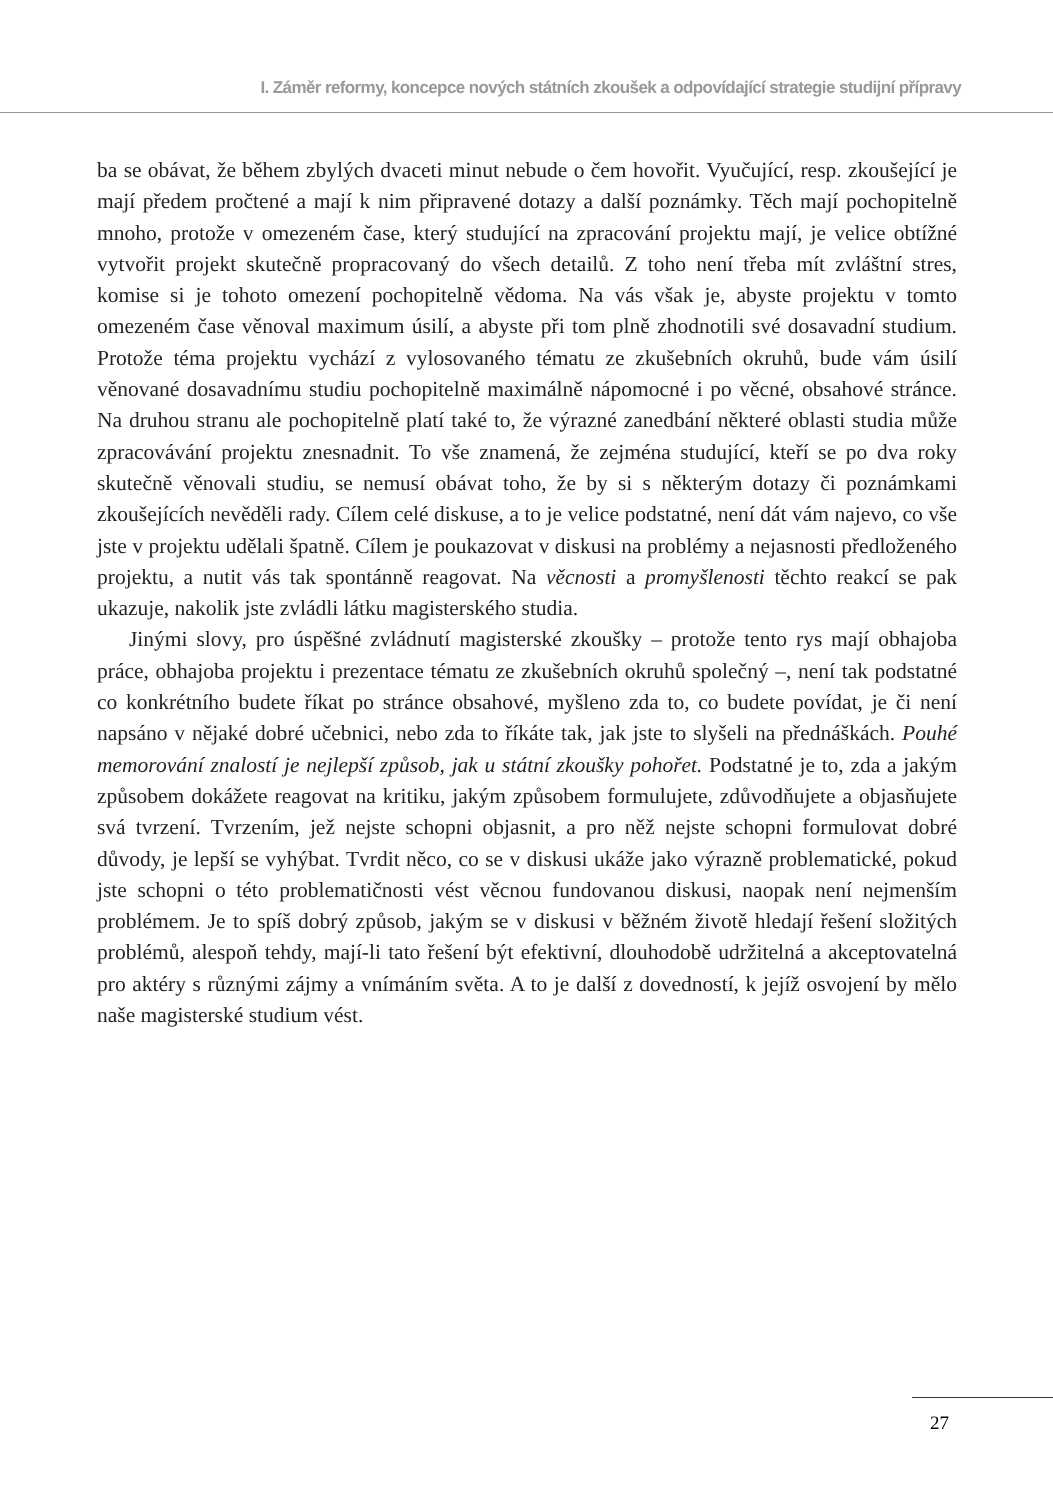I. Záměr reformy, koncepce nových státních zkoušek a odpovídající strategie studijní přípravy
ba se obávat, že během zbylých dvaceti minut nebude o čem hovořit. Vyučující, resp. zkoušející je mají předem pročtené a mají k nim připravené dotazy a další poznámky. Těch mají pochopitelně mnoho, protože v omezeném čase, který studující na zpracování projektu mají, je velice obtížné vytvořit projekt skutečně propracovaný do všech detailů. Z toho není třeba mít zvláštní stres, komise si je tohoto omezení pochopitelně vědoma. Na vás však je, abyste projektu v tomto omezeném čase věnoval maximum úsilí, a abyste při tom plně zhodnotili své dosavadní studium. Protože téma projektu vychází z vylosovaného tématu ze zkušebních okruhů, bude vám úsilí věnované dosavadnímu studiu pochopitelně maximálně nápomocné i po věcné, obsahové stránce. Na druhou stranu ale pochopitelně platí také to, že výrazné zanedbání některé oblasti studia může zpracovávání projektu znesnadnit. To vše znamená, že zejména studující, kteří se po dva roky skutečně věnovali studiu, se nemusí obávat toho, že by si s některým dotazy či poznámkami zkoušejících nevěděli rady. Cílem celé diskuse, a to je velice podstatné, není dát vám najevo, co vše jste v projektu udělali špatně. Cílem je poukazovat v diskusi na problémy a nejasnosti předloženého projektu, a nutit vás tak spontánně reagovat. Na věcnosti a promyšlenosti těchto reakcí se pak ukazuje, nakolik jste zvládli látku magisterského studia.
Jinými slovy, pro úspěšné zvládnutí magisterské zkoušky – protože tento rys mají obhajoba práce, obhajoba projektu i prezentace tématu ze zkušebních okruhů společný –, není tak podstatné co konkrétního budete říkat po stránce obsahové, myšleno zda to, co budete povídat, je či není napsáno v nějaké dobré učebnici, nebo zda to říkáte tak, jak jste to slyšeli na přednáškách. Pouhé memorování znalostí je nejlepší způsob, jak u státní zkoušky pohořet. Podstatné je to, zda a jakým způsobem dokážete reagovat na kritiku, jakým způsobem formulujete, zdůvodňujete a objasňujete svá tvrzení. Tvrzením, jež nejste schopni objasnit, a pro něž nejste schopni formulovat dobré důvody, je lepší se vyhýbat. Tvrdit něco, co se v diskusi ukáže jako výrazně problematické, pokud jste schopni o této problematičnosti vést věcnou fundovanou diskusi, naopak není nejmenším problémem. Je to spíš dobrý způsob, jakým se v diskusi v běžném životě hledají řešení složitých problémů, alespoň tehdy, mají-li tato řešení být efektivní, dlouhodobě udržitelná a akceptovatelná pro aktéry s různými zájmy a vnímáním světa. A to je další z dovedností, k jejíž osvojení by mělo naše magisterské studium vést.
27